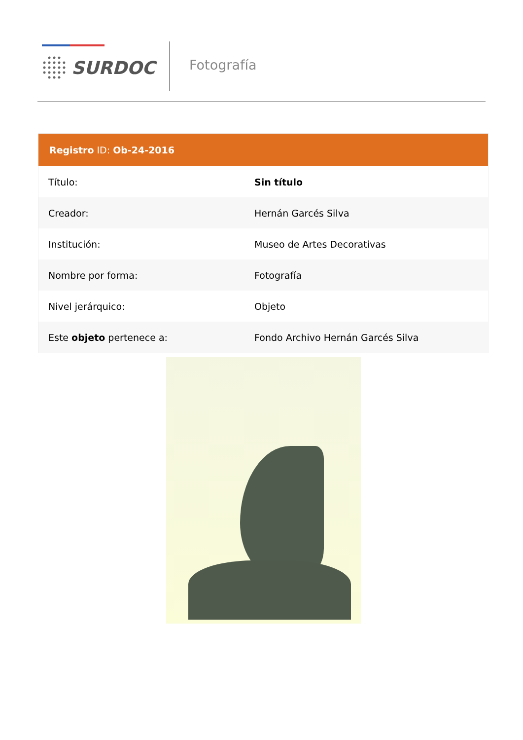SURDOC Fotografía
| Registro ID: Ob-24-2016 | |
| --- | --- |
| Título: | Sin título |
| Creador: | Hernán Garcés Silva |
| Institución: | Museo de Artes Decorativas |
| Nombre por forma: | Fotografía |
| Nivel jerárquico: | Objeto |
| Este objeto pertenece a: | Fondo Archivo Hernán Garcés Silva |